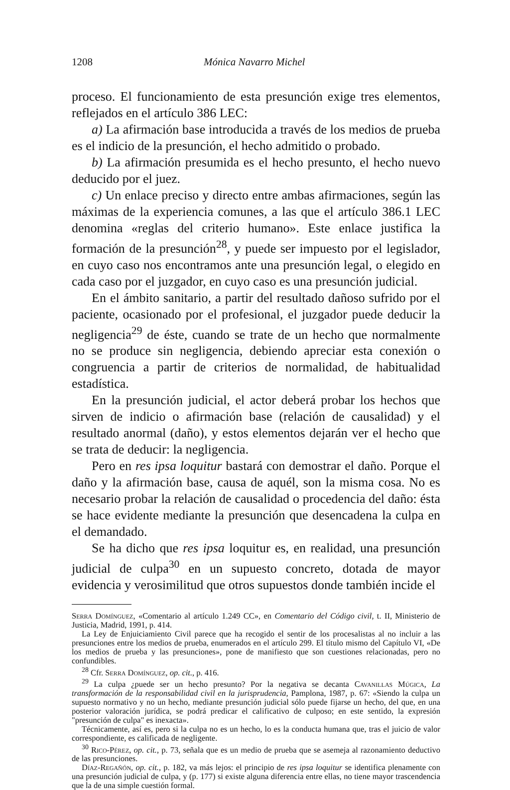1208 Mónica Navarro Michel
proceso. El funcionamiento de esta presunción exige tres elementos, reflejados en el artículo 386 LEC:
a) La afirmación base introducida a través de los medios de prueba es el indicio de la presunción, el hecho admitido o probado.
b) La afirmación presumida es el hecho presunto, el hecho nuevo deducido por el juez.
c) Un enlace preciso y directo entre ambas afirmaciones, según las máximas de la experiencia comunes, a las que el artículo 386.1 LEC denomina «reglas del criterio humano». Este enlace justifica la formación de la presunción<sup>28</sup>, y puede ser impuesto por el legislador, en cuyo caso nos encontramos ante una presunción legal, o elegido en cada caso por el juzgador, en cuyo caso es una presunción judicial.
En el ámbito sanitario, a partir del resultado dañoso sufrido por el paciente, ocasionado por el profesional, el juzgador puede deducir la negligencia<sup>29</sup> de éste, cuando se trate de un hecho que normalmente no se produce sin negligencia, debiendo apreciar esta conexión o congruencia a partir de criterios de normalidad, de habitualidad estadística.
En la presunción judicial, el actor deberá probar los hechos que sirven de indicio o afirmación base (relación de causalidad) y el resultado anormal (daño), y estos elementos dejarán ver el hecho que se trata de deducir: la negligencia.
Pero en res ipsa loquitur bastará con demostrar el daño. Porque el daño y la afirmación base, causa de aquél, son la misma cosa. No es necesario probar la relación de causalidad o procedencia del daño: ésta se hace evidente mediante la presunción que desencadena la culpa en el demandado.
Se ha dicho que res ipsa loquitur es, en realidad, una presunción judicial de culpa<sup>30</sup> en un supuesto concreto, dotada de mayor evidencia y verosimilitud que otros supuestos donde también incide el
Serra Domínguez, «Comentario al artículo 1.249 CC», en Comentario del Código civil, t. II, Ministerio de Justicia, Madrid, 1991, p. 414.
La Ley de Enjuiciamiento Civil parece que ha recogido el sentir de los procesalistas al no incluir a las presunciones entre los medios de prueba, enumerados en el artículo 299. El título mismo del Capítulo VI, «De los medios de prueba y las presunciones», pone de manifiesto que son cuestiones relacionadas, pero no confundibles.
<sup>28</sup> Cfr. Serra Domínguez, op. cit., p. 416.
<sup>29</sup> La culpa ¿puede ser un hecho presunto? Por la negativa se decanta Cavanillas Múgica, La transformación de la responsabilidad civil en la jurisprudencia, Pamplona, 1987, p. 67: «Siendo la culpa un supuesto normativo y no un hecho, mediante presunción judicial sólo puede fijarse un hecho, del que, en una posterior valoración jurídica, se podrá predicar el calificativo de culposo; en este sentido, la expresión "presunción de culpa" es inexacta».
Técnicamente, así es, pero si la culpa no es un hecho, lo es la conducta humana que, tras el juicio de valor correspondiente, es calificada de negligente.
<sup>30</sup> Rico-Pérez, op. cit., p. 73, señala que es un medio de prueba que se asemeja al razonamiento deductivo de las presunciones.
Díaz-Regañón, op. cit., p. 182, va más lejos: el principio de res ipsa loquitur se identifica plenamente con una presunción judicial de culpa, y (p. 177) si existe alguna diferencia entre ellas, no tiene mayor trascendencia que la de una simple cuestión formal.